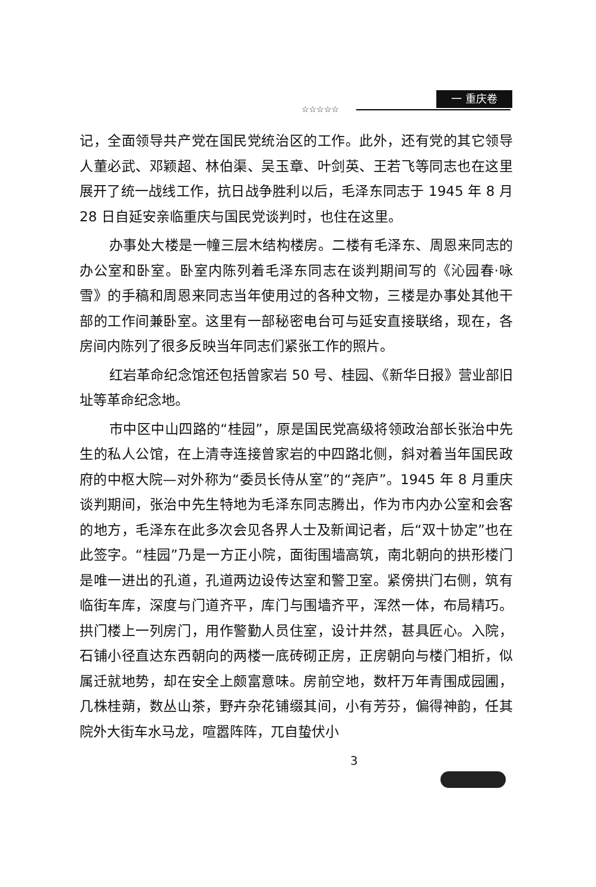一 重庆卷
☆☆☆☆☆
记，全面领导共产党在国民党统治区的工作。此外，还有党的其它领导人董必武、邓颖超、林伯渠、吴玉章、叶剑英、王若飞等同志也在这里展开了统一战线工作，抗日战争胜利以后，毛泽东同志于 1945 年 8 月 28 日自延安亲临重庆与国民党谈判时，也住在这里。
办事处大楼是一幢三层木结构楼房。二楼有毛泽东、周恩来同志的办公室和卧室。卧室内陈列着毛泽东同志在谈判期间写的《沁园春·咏雪》的手稿和周恩来同志当年使用过的各种文物，三楼是办事处其他干部的工作间兼卧室。这里有一部秘密电台可与延安直接联络，现在，各房间内陈列了很多反映当年同志们紧张工作的照片。
红岩革命纪念馆还包括曾家岩 50 号、桂园、《新华日报》营业部旧址等革命纪念地。
市中区中山四路的“桂园”，原是国民党高级将领政治部长张治中先生的私人公馆，在上清寺连接曾家岩的中四路北侧，斜对着当年国民政府的中枢大院—对外称为“委员长侍从室”的“尧庐”。1945 年 8 月重庆谈判期间，张治中先生特地为毛泽东同志腾出，作为市内办公室和会客的地方，毛泽东在此多次会见各界人士及新闻记者，后“双十协定”也在此签字。“桂园”乃是一方正小院，面街围墙高筑，南北朝向的拱形楼门是唯一进出的孔道，孔道两边设传达室和警卫室。紧傍拱门右侧，筑有临街车库，深度与门道齐平，库门与围墙齐平，浑然一体，布局精巧。拱门楼上一列房门，用作警勤人员住室，设计井然，甚具匠心。入院，石铺小径直达东西朝向的两楼一底砖砌正房，正房朝向与楼门相折，似属迁就地势，却在安全上颇富意味。房前空地，数杆万年青围成园圃，几株桂蒴，数丛山茶，野卉杂花铺缀其间，小有芳芬，偏得神韵，任其院外大街车水马龙，喧嚣阵阵，兀自蛰伏小
3